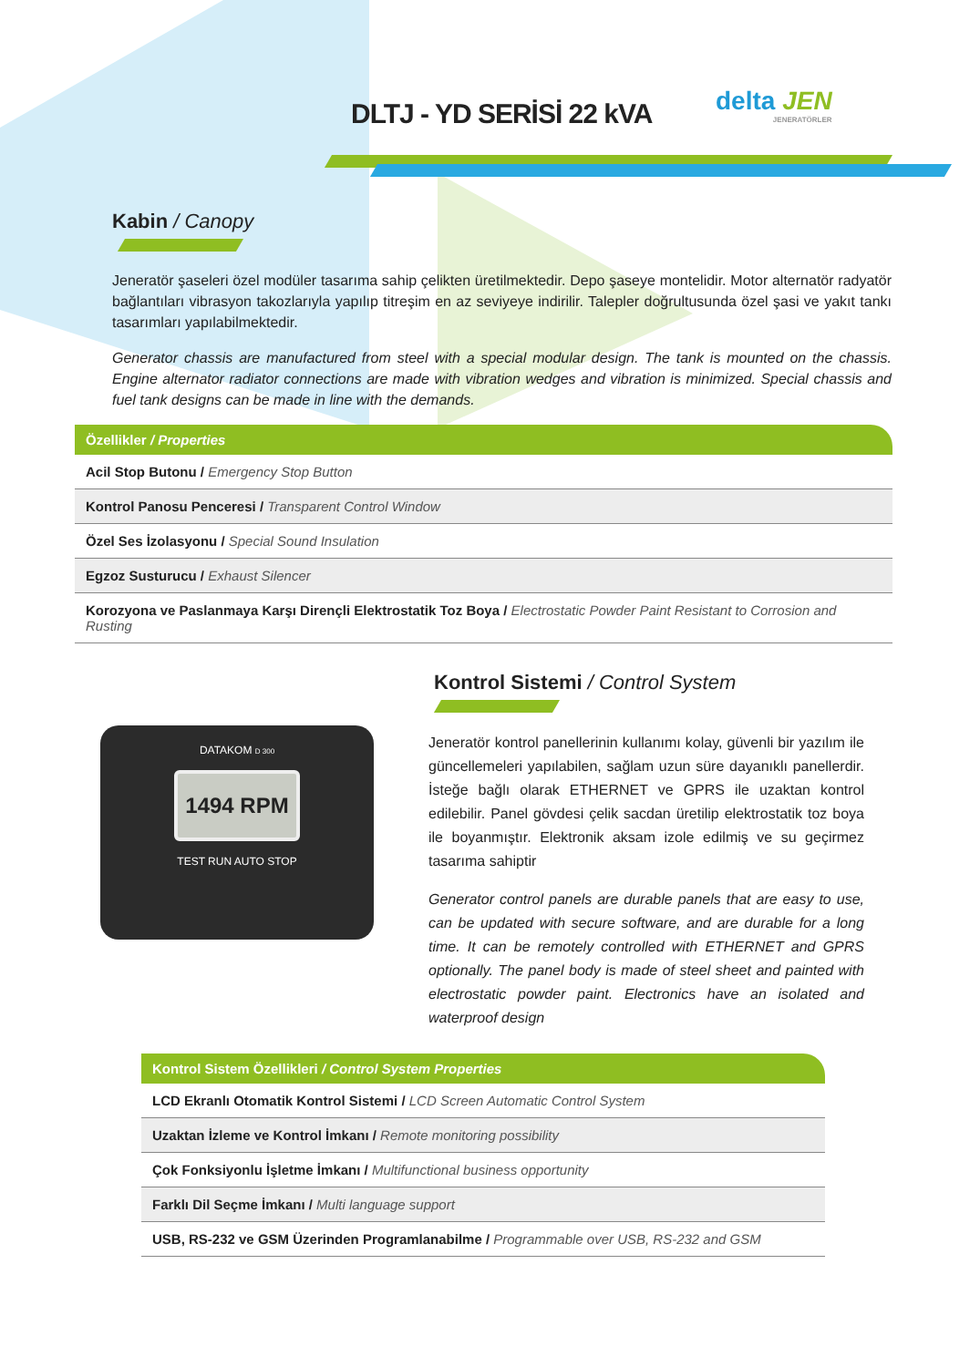DLTJ - YD SERİSİ 22 kVA delta JEN
JENERATÖRLER
Kabin / Canopy
Jeneratör şaseleri özel modüler tasarıma sahip çelikten üretilmektedir. Depo şaseye montelidir. Motor alternatör radyatör bağlantıları vibrasyon takozlarıyla yapılıp titreşim en az seviyeye indirilir. Talepler doğrultusunda özel şasi ve yakıt tankı tasarımları yapılabilmektedir.
Generator chassis are manufactured from steel with a special modular design. The tank is mounted on the chassis. Engine alternator radiator connections are made with vibration wedges and vibration is minimized. Special chassis and fuel tank designs can be made in line with the demands.
| Özellikler / Properties |
| --- |
| Acil Stop Butonu / Emergency Stop Button |
| Kontrol Panosu Penceresi / Transparent Control Window |
| Özel Ses İzolasyonu / Special Sound Insulation |
| Egzoz Susturucu / Exhaust Silencer |
| Korozyona ve Paslanmaya Karşı Dirençli Elektrostatik Toz Boya / Electrostatic Powder Paint Resistant to Corrosion and Rusting |
DATAKOM D 300
1494 RPM
TEST RUN AUTO STOP
Kontrol Sistemi / Control System
Jeneratör kontrol panellerinin kullanımı kolay, güvenli bir yazılım ile güncellemeleri yapılabilen, sağlam uzun süre dayanıklı panellerdir. İsteğe bağlı olarak ETHERNET ve GPRS ile uzaktan kontrol edilebilir. Panel gövdesi çelik sacdan üretilip elektrostatik toz boya ile boyanmıştır. Elektronik aksam izole edilmiş ve su geçirmez tasarıma sahiptir
Generator control panels are durable panels that are easy to use, can be updated with secure software, and are durable for a long time. It can be remotely controlled with ETHERNET and GPRS optionally. The panel body is made of steel sheet and painted with electrostatic powder paint. Electronics have an isolated and waterproof design
| Kontrol Sistem Özellikleri / Control System Properties |
| --- |
| LCD Ekranlı Otomatik Kontrol Sistemi / LCD Screen Automatic Control System |
| Uzaktan İzleme ve Kontrol İmkanı / Remote monitoring possibility |
| Çok Fonksiyonlu İşletme İmkanı / Multifunctional business opportunity |
| Farklı Dil Seçme İmkanı / Multi language support |
| USB, RS-232 ve GSM Üzerinden Programlanabilme / Programmable over USB, RS-232 and GSM |